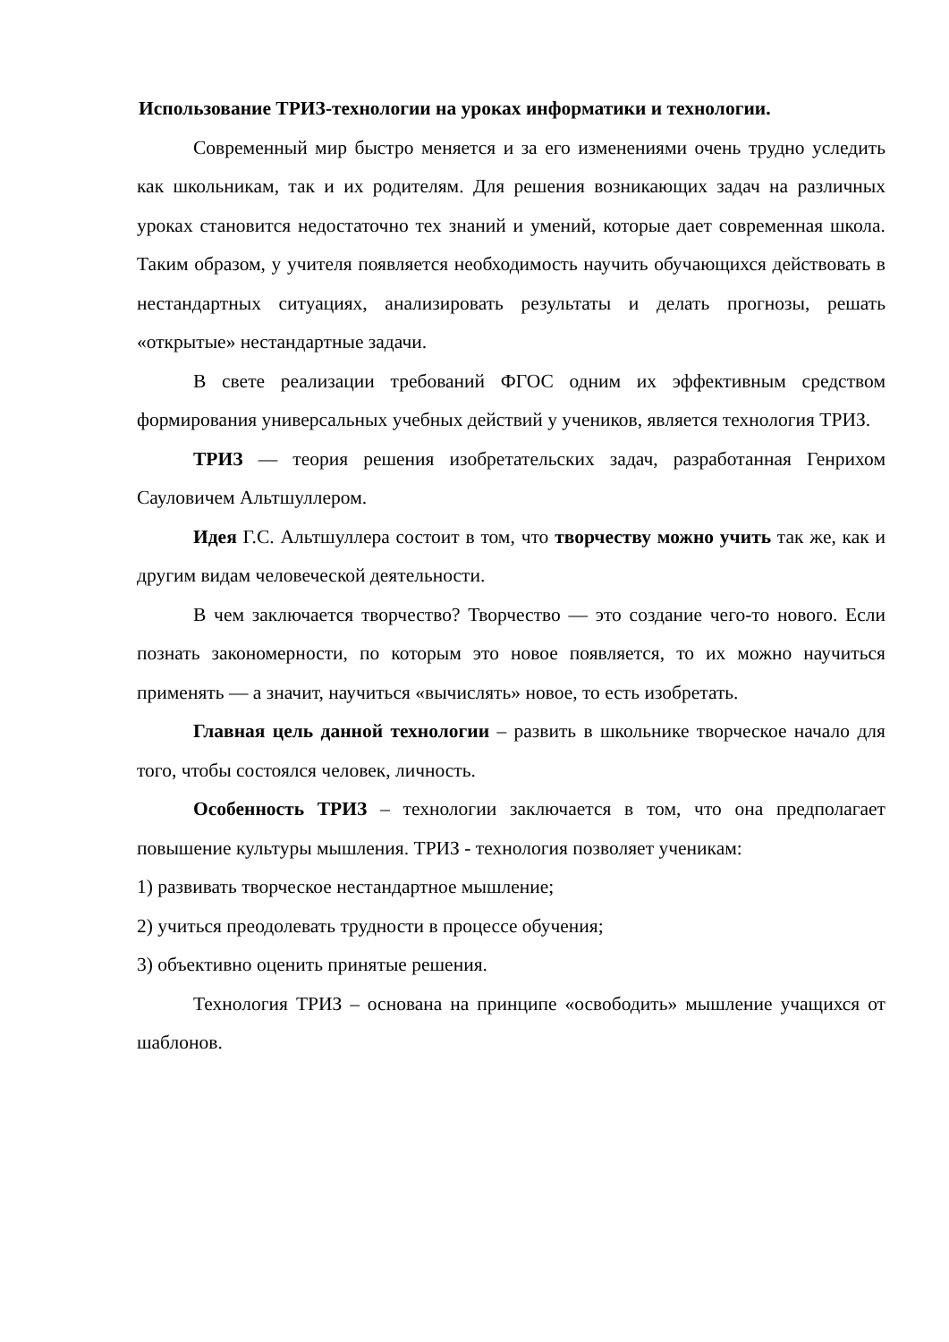Использование ТРИЗ-технологии на уроках информатики и технологии.
Современный мир быстро меняется и за его изменениями очень трудно уследить как школьникам, так и их родителям. Для решения возникающих задач на различных уроках становится недостаточно тех знаний и умений, которые дает современная школа. Таким образом, у учителя появляется необходимость научить обучающихся действовать в нестандартных ситуациях, анализировать результаты и делать прогнозы, решать «открытые» нестандартные задачи.
В свете реализации требований ФГОС одним их эффективным средством формирования универсальных учебных действий у учеников, является технология ТРИЗ.
ТРИЗ — теория решения изобретательских задач, разработанная Генрихом Сауловичем Альтшуллером.
Идея Г.С. Альтшуллера состоит в том, что творчеству можно учить так же, как и другим видам человеческой деятельности.
В чем заключается творчество? Творчество — это создание чего-то нового. Если познать закономерности, по которым это новое появляется, то их можно научиться применять — а значит, научиться «вычислять» новое, то есть изобретать.
Главная цель данной технологии – развить в школьнике творческое начало для того, чтобы состоялся человек, личность.
Особенность ТРИЗ – технологии заключается в том, что она предполагает повышение культуры мышления. ТРИЗ - технология позволяет ученикам:
1) развивать творческое нестандартное мышление;
2) учиться преодолевать трудности в процессе обучения;
3) объективно оценить принятые решения.
Технология ТРИЗ – основана на принципе «освободить» мышление учащихся от шаблонов.